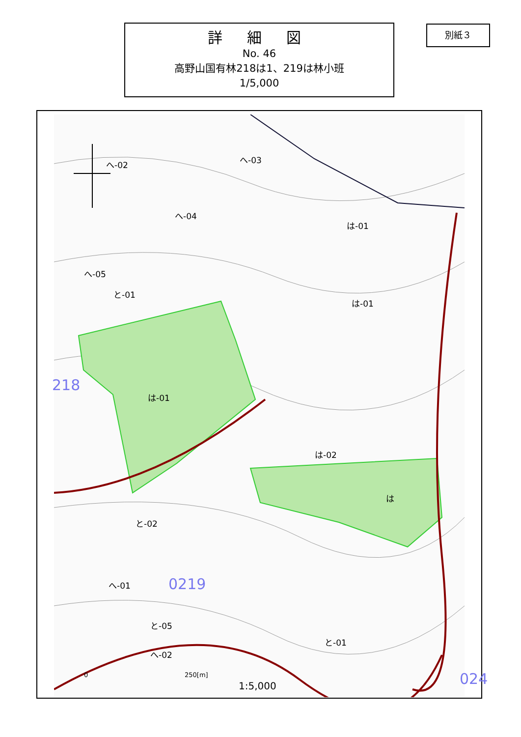詳 細 図
No. 46
高野山国有林218は1、219は林小班
1/5,000
別紙３
へ-02 へ-03
へ-04
は-01
へ-05
と-01
は-01
218
は-01
は-02
は
と-02
へ-01 0219
と-05
と-01
へ-02
0 250[m]
1:5,000 024